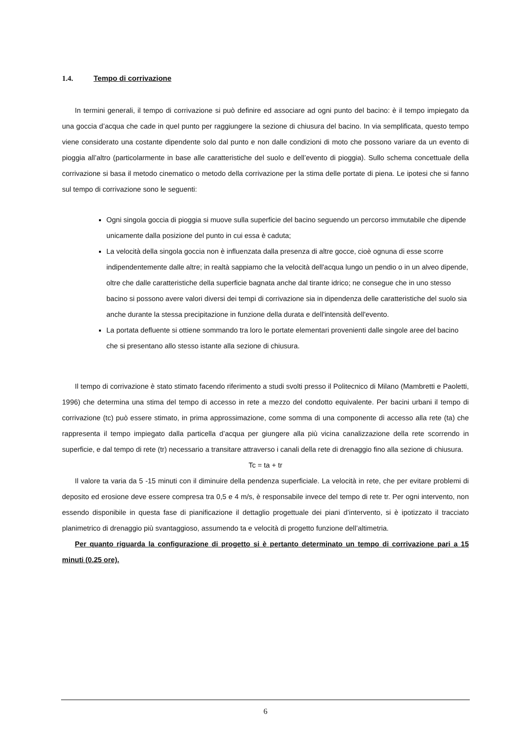1.4. Tempo di corrivazione
In termini generali, il tempo di corrivazione si può definire ed associare ad ogni punto del bacino: è il tempo impiegato da una goccia d’acqua che cade in quel punto per raggiungere la sezione di chiusura del bacino. In via semplificata, questo tempo viene considerato una costante dipendente solo dal punto e non dalle condizioni di moto che possono variare da un evento di pioggia all’altro (particolarmente in base alle caratteristiche del suolo e dell’evento di pioggia). Sullo schema concettuale della corrivazione si basa il metodo cinematico o metodo della corrivazione per la stima delle portate di piena. Le ipotesi che si fanno sul tempo di corrivazione sono le seguenti:
Ogni singola goccia di pioggia si muove sulla superficie del bacino seguendo un percorso immutabile che dipende unicamente dalla posizione del punto in cui essa è caduta;
La velocità della singola goccia non è influenzata dalla presenza di altre gocce, cioè ognuna di esse scorre indipendentemente dalle altre; in realtà sappiamo che la velocità dell'acqua lungo un pendio o in un alveo dipende, oltre che dalle caratteristiche della superficie bagnata anche dal tirante idrico; ne consegue che in uno stesso bacino si possono avere valori diversi dei tempi di corrivazione sia in dipendenza delle caratteristiche del suolo sia anche durante la stessa precipitazione in funzione della durata e dell'intensità dell'evento.
La portata defluente si ottiene sommando tra loro le portate elementari provenienti dalle singole aree del bacino che si presentano allo stesso istante alla sezione di chiusura.
Il tempo di corrivazione è stato stimato facendo riferimento a studi svolti presso il Politecnico di Milano (Mambretti e Paoletti, 1996) che determina una stima del tempo di accesso in rete a mezzo del condotto equivalente. Per bacini urbani il tempo di corrivazione (tc) può essere stimato, in prima approssimazione, come somma di una componente di accesso alla rete (ta) che rappresenta il tempo impiegato dalla particella d’acqua per giungere alla più vicina canalizzazione della rete scorrendo in superficie, e dal tempo di rete (tr) necessario a transitare attraverso i canali della rete di drenaggio fino alla sezione di chiusura.
Tc = ta + tr
Il valore ta varia da 5 -15 minuti con il diminuire della pendenza superficiale. La velocità in rete, che per evitare problemi di deposito ed erosione deve essere compresa tra 0,5 e 4 m/s, è responsabile invece del tempo di rete tr. Per ogni intervento, non essendo disponibile in questa fase di pianificazione il dettaglio progettuale dei piani d’intervento, si è ipotizzato il tracciato planimetrico di drenaggio più svantaggioso, assumendo ta e velocità di progetto funzione dell’altimetria.
Per quanto riguarda la configurazione di progetto si è pertanto determinato un tempo di corrivazione pari a 15 minuti (0.25 ore).
6